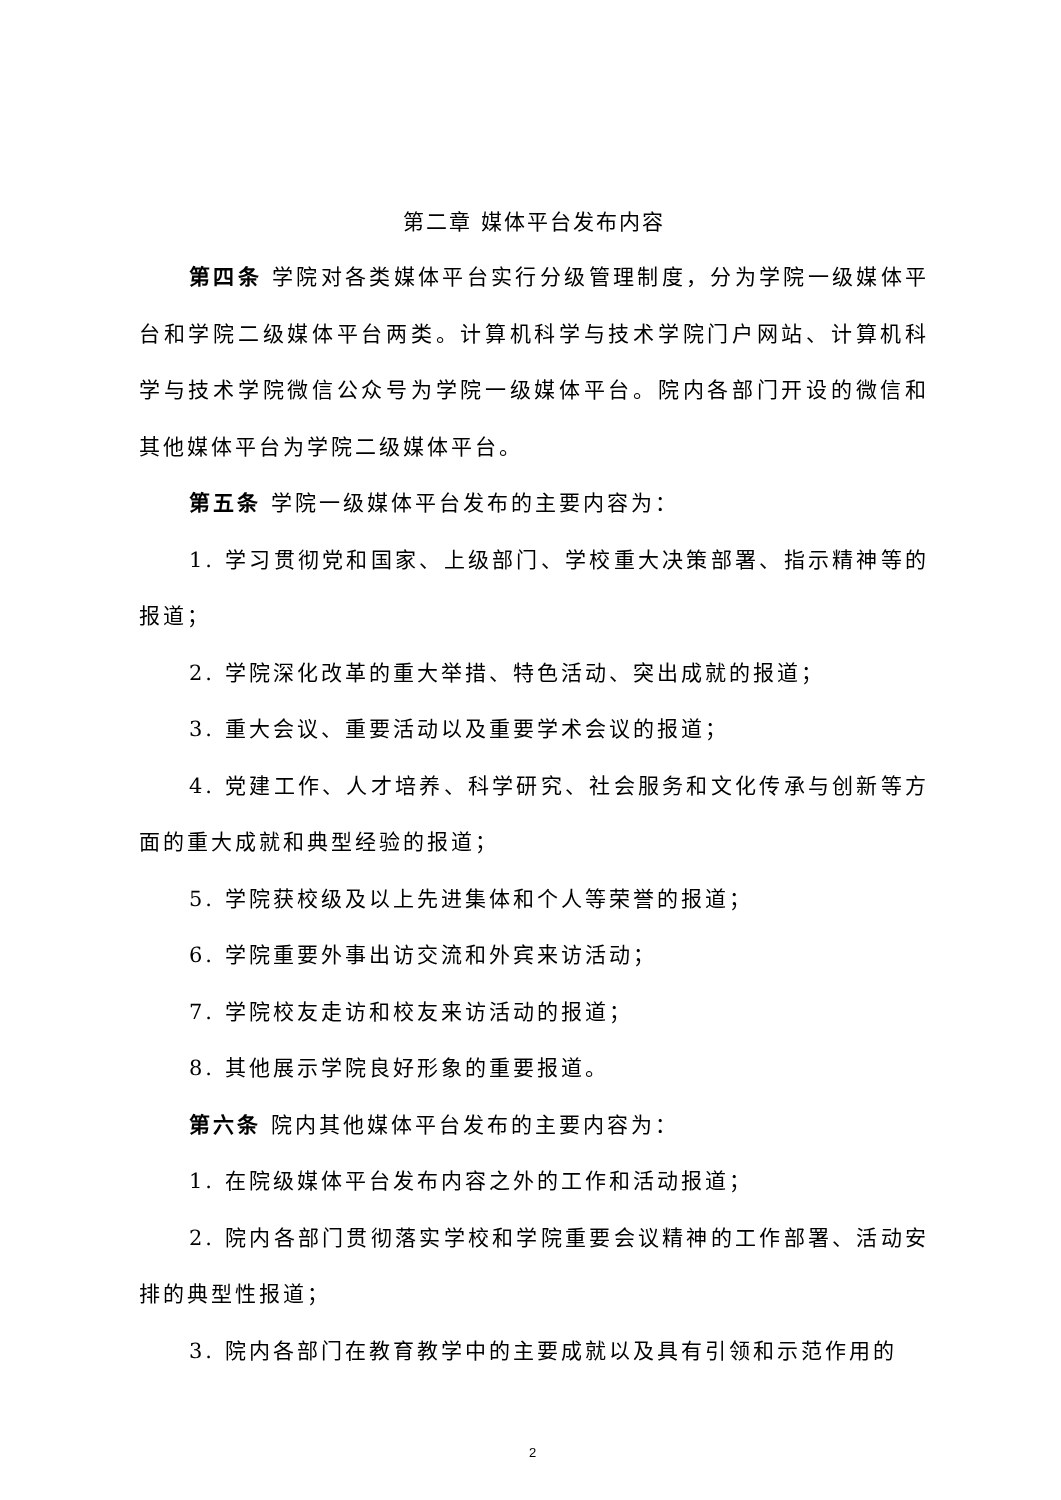第二章 媒体平台发布内容
第四条 学院对各类媒体平台实行分级管理制度，分为学院一级媒体平台和学院二级媒体平台两类。计算机科学与技术学院门户网站、计算机科学与技术学院微信公众号为学院一级媒体平台。院内各部门开设的微信和其他媒体平台为学院二级媒体平台。
第五条 学院一级媒体平台发布的主要内容为：
1. 学习贯彻党和国家、上级部门、学校重大决策部署、指示精神等的报道；
2. 学院深化改革的重大举措、特色活动、突出成就的报道；
3. 重大会议、重要活动以及重要学术会议的报道；
4. 党建工作、人才培养、科学研究、社会服务和文化传承与创新等方面的重大成就和典型经验的报道；
5. 学院获校级及以上先进集体和个人等荣誉的报道；
6. 学院重要外事出访交流和外宾来访活动；
7. 学院校友走访和校友来访活动的报道；
8. 其他展示学院良好形象的重要报道。
第六条 院内其他媒体平台发布的主要内容为：
1. 在院级媒体平台发布内容之外的工作和活动报道；
2. 院内各部门贯彻落实学校和学院重要会议精神的工作部署、活动安排的典型性报道；
3. 院内各部门在教育教学中的主要成就以及具有引领和示范作用的
2